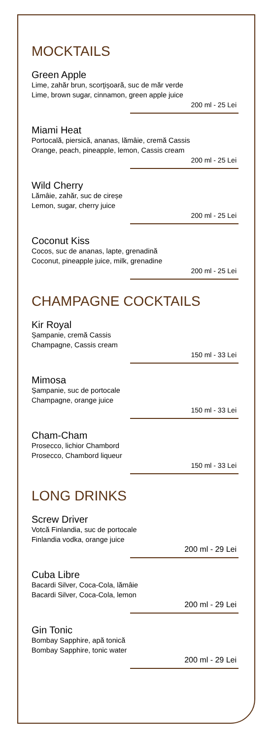MOCKTAILS
Green Apple
Lime, zahăr brun, scorţişoară, suc de măr verde
Lime, brown sugar, cinnamon, green apple juice
200 ml - 25 Lei
Miami Heat
Portocală, piersică, ananas, lămâie, cremă Cassis
Orange, peach, pineapple, lemon, Cassis cream
200 ml - 25 Lei
Wild Cherry
Lămâie, zahăr, suc de cireșe
Lemon, sugar, cherry juice
200 ml - 25 Lei
Coconut Kiss
Cocos, suc de ananas, lapte, grenadină
Coconut, pineapple juice, milk, grenadine
200 ml - 25 Lei
CHAMPAGNE COCKTAILS
Kir Royal
Șampanie, cremă Cassis
Champagne, Cassis cream
150 ml - 33 Lei
Mimosa
Șampanie, suc de portocale
Champagne, orange juice
150 ml - 33 Lei
Cham-Cham
Prosecco, lichior Chambord
Prosecco, Chambord liqueur
150 ml - 33 Lei
LONG DRINKS
Screw Driver
Votcă Finlandia, suc de portocale
Finlandia vodka, orange juice
200 ml - 29 Lei
Cuba Libre
Bacardi Silver, Coca-Cola, lămâie
Bacardi Silver, Coca-Cola, lemon
200 ml - 29 Lei
Gin Tonic
Bombay Sapphire, apă tonică
Bombay Sapphire, tonic water
200 ml - 29 Lei